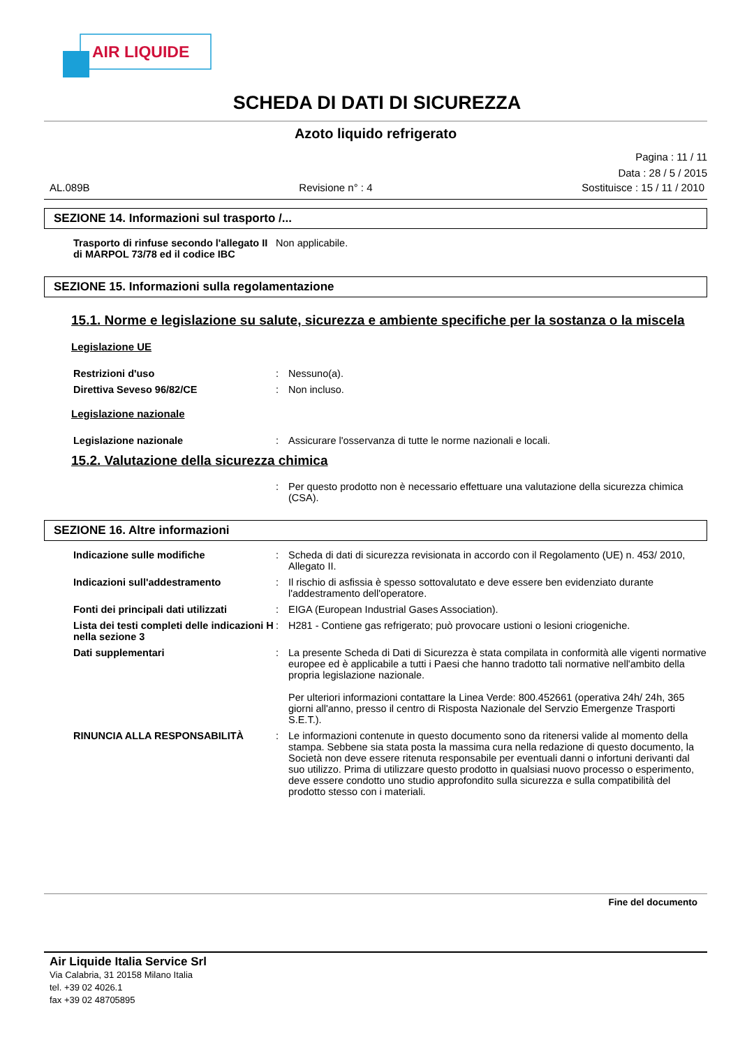AIR LIQUIDE
SCHEDA DI DATI DI SICUREZZA
Azoto liquido refrigerato
Pagina : 11 / 11
Data : 28 / 5 / 2015
AL.089B Revisione n° : 4 Sostituisce : 15 / 11 / 2010
SEZIONE 14. Informazioni sul trasporto /...
Trasporto di rinfuse secondo l'allegato II di MARPOL 73/78 ed il codice IBC
Non applicabile.
SEZIONE 15. Informazioni sulla regolamentazione
15.1. Norme e legislazione su salute, sicurezza e ambiente specifiche per la sostanza o la miscela
Legislazione UE
Restrizioni d'uso : Nessuno(a).
Direttiva Seveso 96/82/CE : Non incluso.
Legislazione nazionale
Legislazione nazionale : Assicurare l'osservanza di tutte le norme nazionali e locali.
15.2. Valutazione della sicurezza chimica
: Per questo prodotto non è necessario effettuare una valutazione della sicurezza chimica (CSA).
SEZIONE 16. Altre informazioni
Indicazione sulle modifiche : Scheda di dati di sicurezza revisionata in accordo con il Regolamento (UE) n. 453/ 2010, Allegato II.
Indicazioni sull'addestramento : Il rischio di asfissia è spesso sottovalutato e deve essere ben evidenziato durante l'addestramento dell'operatore.
Fonti dei principali dati utilizzati
: EIGA (European Industrial Gases Association).
Lista dei testi completi delle indicazioni H nella sezione 3
: H281 - Contiene gas refrigerato; può provocare ustioni o lesioni criogeniche.
Dati supplementari : La presente Scheda di Dati di Sicurezza è stata compilata in conformità alle vigenti normative europee ed è applicabile a tutti i Paesi che hanno tradotto tali normative nell'ambito della propria legislazione nazionale.
Per ulteriori informazioni contattare la Linea Verde: 800.452661 (operativa 24h/ 24h, 365 giorni all'anno, presso il centro di Risposta Nazionale del Servzio Emergenze Trasporti S.E.T.).
RINUNCIA ALLA RESPONSABILITÀ : Le informazioni contenute in questo documento sono da ritenersi valide al momento della stampa. Sebbene sia stata posta la massima cura nella redazione di questo documento, la Società non deve essere ritenuta responsabile per eventuali danni o infortuni derivanti dal suo utilizzo. Prima di utilizzare questo prodotto in qualsiasi nuovo processo o esperimento, deve essere condotto uno studio approfondito sulla sicurezza e sulla compatibilità del prodotto stesso con i materiali.
Fine del documento
Air Liquide Italia Service Srl
Via Calabria, 31 20158 Milano Italia
tel. +39 02 4026.1
fax +39 02 48705895